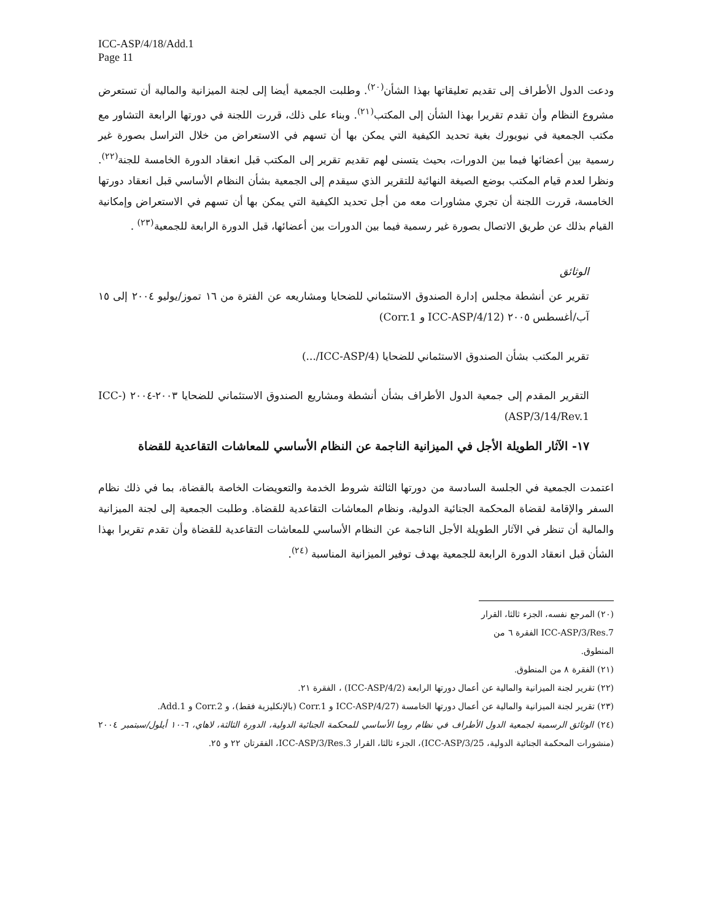ICC-ASP/4/18/Add.1
Page 11
ودعت الدول الأطراف إلى تقديم تعليقاتها بهذا الشأن<sup>(٢٠)</sup>. وطلبت الجمعية أيضا إلى لجنة الميزانية والمالية أن تستعرض مشروع النظام وأن تقدم تقريرا بهذا الشأن إلى المكتب<sup>(٢١)</sup>. وبناء على ذلك، قررت اللجنة في دورتها الرابعة التشاور مع مكتب الجمعية في نيويورك بغية تحديد الكيفية التي يمكن بها أن تسهم في الاستعراض من خلال التراسل بصورة غير رسمية بين أعضائها فيما بين الدورات، بحيث يتسنى لهم تقديم تقرير إلى المكتب قبل انعقاد الدورة الخامسة للجنة<sup>(٢٢)</sup>. ونظرا لعدم قيام المكتب بوضع الصيغة النهائية للتقرير الذي سيقدم إلى الجمعية بشأن النظام الأساسي قبل انعقاد دورتها الخامسة، قررت اللجنة أن تجري مشاورات معه من أجل تحديد الكيفية التي يمكن بها أن تسهم في الاستعراض وإمكانية القيام بذلك عن طريق الاتصال بصورة غير رسمية فيما بين الدورات بين أعضائها، قبل الدورة الرابعة للجمعية<sup>(٢٣)</sup> .
الوثائق
تقرير عن أنشطة مجلس إدارة الصندوق الاستئماني للضحايا ومشاريعه عن الفترة من ١٦ تموز/يوليو ٢٠٠٤ إلى ١٥ آب/أغسطس ٢٠٠٥ (ICC-ASP/4/12 و Corr.1)
تقرير المكتب بشأن الصندوق الاستئماني للضحايا (ICC-ASP/4/...)
التقرير المقدم إلى جمعية الدول الأطراف بشأن أنشطة ومشاريع الصندوق الاستئماني للضحايا ٢٠٠٣-٢٠٠٤ (ICC-ASP/3/14/Rev.1)
١٧- الآثار الطويلة الأجل في الميزانية الناجمة عن النظام الأساسي للمعاشات التقاعدية للقضاة
اعتمدت الجمعية في الجلسة السادسة من دورتها الثالثة شروط الخدمة والتعويضات الخاصة بالقضاة، بما في ذلك نظام السفر والإقامة لقضاة المحكمة الجنائية الدولية، ونظام المعاشات التقاعدية للقضاة. وطلبت الجمعية إلى لجنة الميزانية والمالية أن تنظر في الآثار الطويلة الأجل الناجمة عن النظام الأساسي للمعاشات التقاعدية للقضاة وأن تقدم تقريرا بهذا الشأن قبل انعقاد الدورة الرابعة للجمعية بهدف توفير الميزانية المناسبة <sup>(٢٤)</sup>.
(٢٠) المرجع نفسه، الجزء ثالثا، القرار ICC-ASP/3/Res.7 الفقرة ٦ من المنطوق.
(٢١) الفقرة ٨ من المنطوق.
(٢٢) تقرير لجنة الميزانية والمالية عن أعمال دورتها الرابعة (ICC-ASP/4/2) ، الفقرة ٢١.
(٢٣) تقرير لجنة الميزانية والمالية عن أعمال دورتها الخامسة (ICC-ASP/4/27 و Corr.1 (بالإنكليزية فقط)، و Corr.2 و Add.1.
(٢٤) الوثائق الرسمية لجمعية الدول الأطراف في نظام روما الأساسي للمحكمة الجنائية الدولية، الدورة الثالثة، لاهاي، ٦-١٠ أيلول/سبتمبر ٢٠٠٤ (منشورات المحكمة الجنائية الدولية، ICC-ASP/3/25)، الجزء ثالثا، القرار ICC-ASP/3/Res.3، الفقرتان ٢٢ و ٢٥.